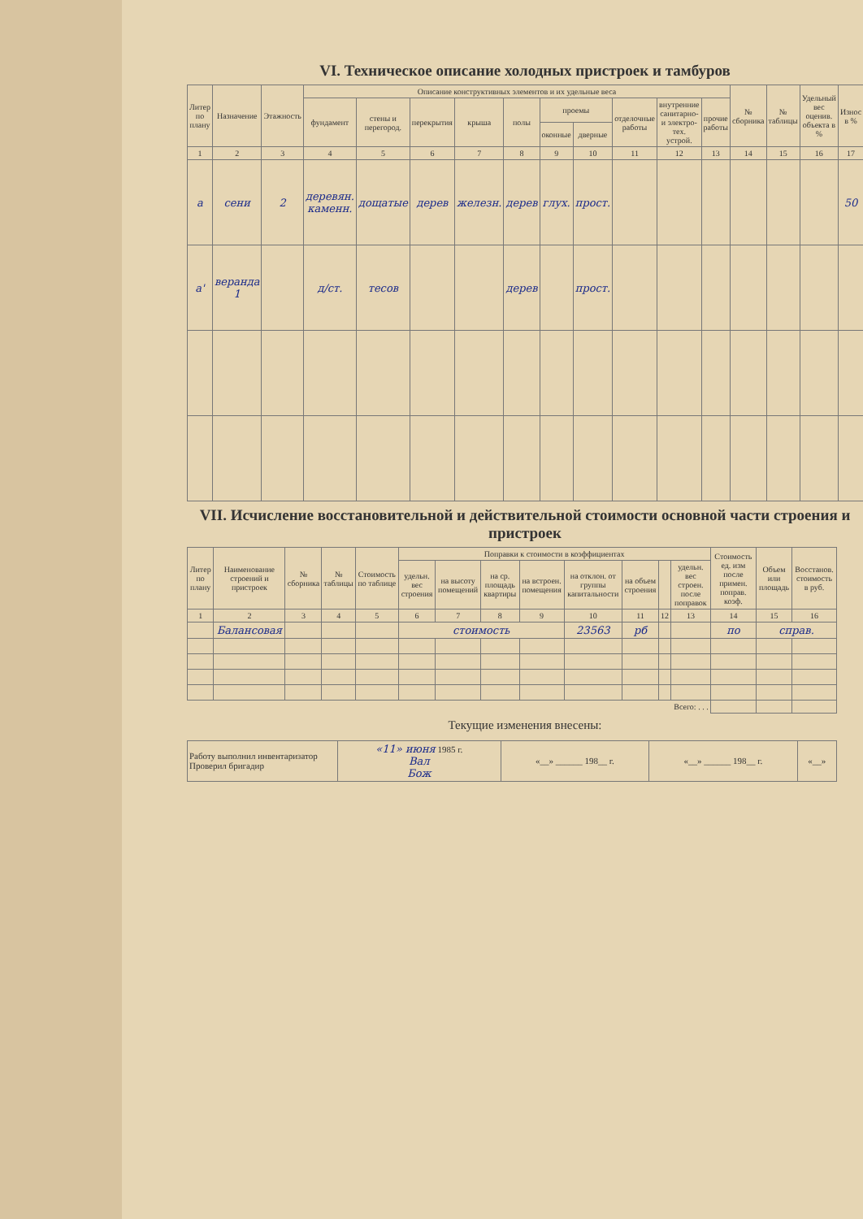VI. Техническое описание холодных пристроек и тамбуров
| Литер по плану | Назначение | Этажность | Описание конструктивных элементов и их удельные веса | | | | | | | | | | № сборника | № таблицы | Удельный вес оценив. объекта в % | Износ в % |
| --- | --- | --- | --- | --- | --- | --- | --- | --- | --- | --- | --- | --- | --- | --- | --- | --- |
| | | | фундамент | стены и перегород. | перекрытия | крыша | полы | проемы | | отделочные работы | внутренние санитарно- и электро- тех. устрой. | прочие работы | | | | |
| | | | | | | | | оконные | дверные | | | | | | | |
| 1 | 2 | 3 | 4 | 5 | 6 | 7 | 8 | 9 | 10 | 11 | 12 | 13 | 14 | 15 | 16 | 17 |
| а | сени | 2 | деревян. каменн. | дощатые | дерев | железн. | дерев | глух. | прост. | | | | | | | 50 |
| а' | веранда 1 | | д/ст. | тесов | | | дерев | | прост. | | | | | | | |
VII. Исчисление восстановительной и действительной стоимости основной части строения и пристроек
| Литер по плану | Наименование строений и пристроек | № сборника | № таблицы | Стоимость по таблице | Поправки к стоимости в коэффициентах | | | | | | | | Стоимость ед. изм после примен. поправ. коэф. | Объем или площадь | Восстанов. стоимость в руб. |
| --- | --- | --- | --- | --- | --- | --- | --- | --- | --- | --- | --- | --- | --- | --- | --- |
| | | | | | удельн. вес строения | на высоту помещений | на ср. площадь квартиры | на встроен. помещения | на отклон. от группы капитальности | на объем строения | | удельн. вес строен. после поправок | | | |
| 1 | 2 | 3 | 4 | 5 | 6 | 7 | 8 | 9 | 10 | 11 | 12 | 13 | 14 | 15 | 16 |
| | Балансовая | | | | стоимость | | | | 23563 | рб | | | по | справ. | |
| Всего: . . . | | | | | | | | | | | | | | | |
Текущие изменения внесены:
| Работу выполнил инвентаризатор Проверил бригадир | «11» июня 1985 г. Вал Бож | «__» ______ 198__ г. | «__» ______ 198__ г. | «__» |